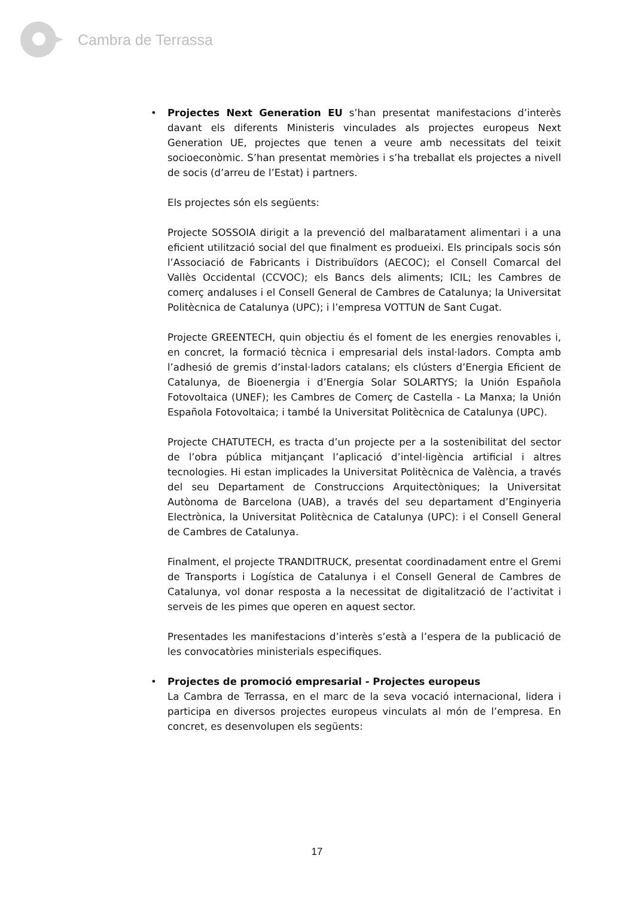Cambra de Terrassa
• Projectes Next Generation EU s’han presentat manifestacions d’interès davant els diferents Ministeris vinculades als projectes europeus Next Generation UE, projectes que tenen a veure amb necessitats del teixit socioeconòmic. S’han presentat memòries i s’ha treballat els projectes a nivell de socis (d’arreu de l’Estat) i partners.
Els projectes són els següents:
Projecte SOSSOIA dirigit a la prevenció del malbaratament alimentari i a una eficient utilització social del que finalment es produeixi. Els principals socis són l’Associació de Fabricants i Distribuïdors (AECOC); el Consell Comarcal del Vallès Occidental (CCVOC); els Bancs dels aliments; ICIL; les Cambres de comerç andaluses i el Consell General de Cambres de Catalunya; la Universitat Politècnica de Catalunya (UPC); i l’empresa VOTTUN de Sant Cugat.
Projecte GREENTECH, quin objectiu és el foment de les energies renovables i, en concret, la formació tècnica i empresarial dels instal·ladors. Compta amb l’adhesió de gremis d’instal·ladors catalans; els clústers d’Energia Eficient de Catalunya, de Bioenergia i d’Energia Solar SOLARTYS; la Unión Española Fotovoltaica (UNEF); les Cambres de Comerç de Castella - La Manxa; la Unión Española Fotovoltaica; i també la Universitat Politècnica de Catalunya (UPC).
Projecte CHATUTECH, es tracta d’un projecte per a la sostenibilitat del sector de l’obra pública mitjançant l’aplicació d’intel·ligència artificial i altres tecnologies. Hi estan implicades la Universitat Politècnica de València, a través del seu Departament de Construccions Arquitectòniques; la Universitat Autònoma de Barcelona (UAB), a través del seu departament d’Enginyeria Electrònica, la Universitat Politècnica de Catalunya (UPC): i el Consell General de Cambres de Catalunya.
Finalment, el projecte TRANDITRUCK, presentat coordinadament entre el Gremi de Transports i Logística de Catalunya i el Consell General de Cambres de Catalunya, vol donar resposta a la necessitat de digitalització de l’activitat i serveis de les pimes que operen en aquest sector.
Presentades les manifestacions d’interès s’està a l’espera de la publicació de les convocatòries ministerials especifiques.
• Projectes de promoció empresarial - Projectes europeus
La Cambra de Terrassa, en el marc de la seva vocació internacional, lidera i participa en diversos projectes europeus vinculats al món de l’empresa. En concret, es desenvolupen els següents:
17